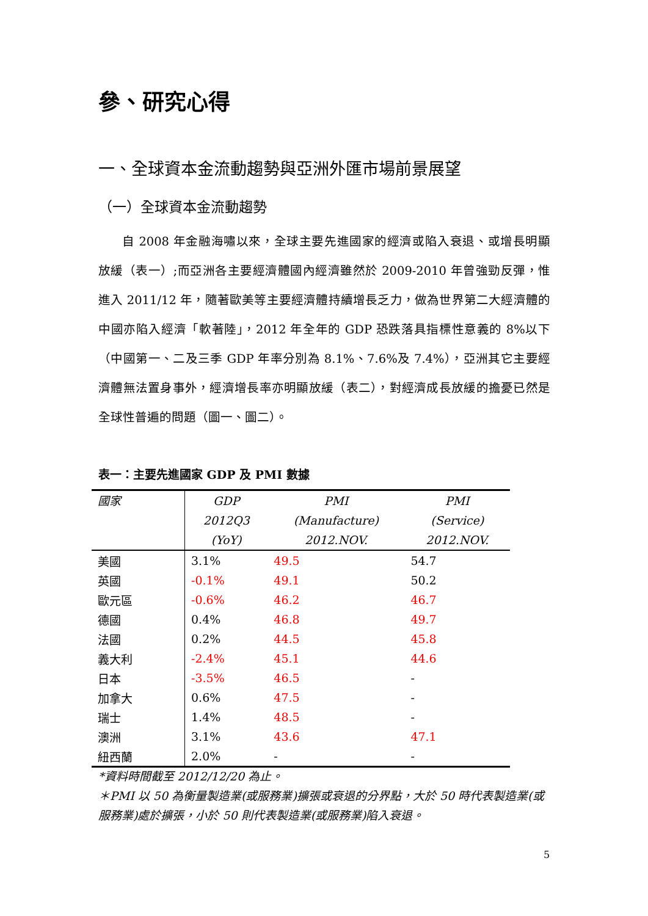參、研究心得
一、全球資本金流動趨勢與亞洲外匯市場前景展望
（一）全球資本金流動趨勢
自 2008 年金融海嘯以來，全球主要先進國家的經濟或陷入衰退、或增長明顯放緩（表一）;而亞洲各主要經濟體國內經濟雖然於 2009-2010 年曾強勁反彈，惟進入 2011/12 年，隨著歐美等主要經濟體持續增長乏力，做為世界第二大經濟體的中國亦陷入經濟「軟著陸」，2012 年全年的 GDP 恐跌落具指標性意義的 8%以下（中國第一、二及三季 GDP 年率分別為 8.1%、7.6%及 7.4%），亞洲其它主要經濟體無法置身事外，經濟增長率亦明顯放緩（表二），對經濟成長放緩的擔憂已然是全球性普遍的問題（圖一、圖二）。
表一：主要先進國家 GDP 及 PMI 數據
| 國家 | GDP 2012Q3 (YoY) | PMI (Manufacture) 2012.NOV. | PMI (Service) 2012.NOV. |
| --- | --- | --- | --- |
| 美國 | 3.1% | 49.5 | 54.7 |
| 英國 | -0.1% | 49.1 | 50.2 |
| 歐元區 | -0.6% | 46.2 | 46.7 |
| 德國 | 0.4% | 46.8 | 49.7 |
| 法國 | 0.2% | 44.5 | 45.8 |
| 義大利 | -2.4% | 45.1 | 44.6 |
| 日本 | -3.5% | 46.5 | - |
| 加拿大 | 0.6% | 47.5 | - |
| 瑞士 | 1.4% | 48.5 | - |
| 澳洲 | 3.1% | 43.6 | 47.1 |
| 紐西蘭 | 2.0% | - | - |
*資料時間截至 2012/12/20 為止。
＊PMI 以 50 為衡量製造業(或服務業)擴張或衰退的分界點，大於 50 時代表製造業(或服務業)處於擴張，小於 50 則代表製造業(或服務業)陷入衰退。
5